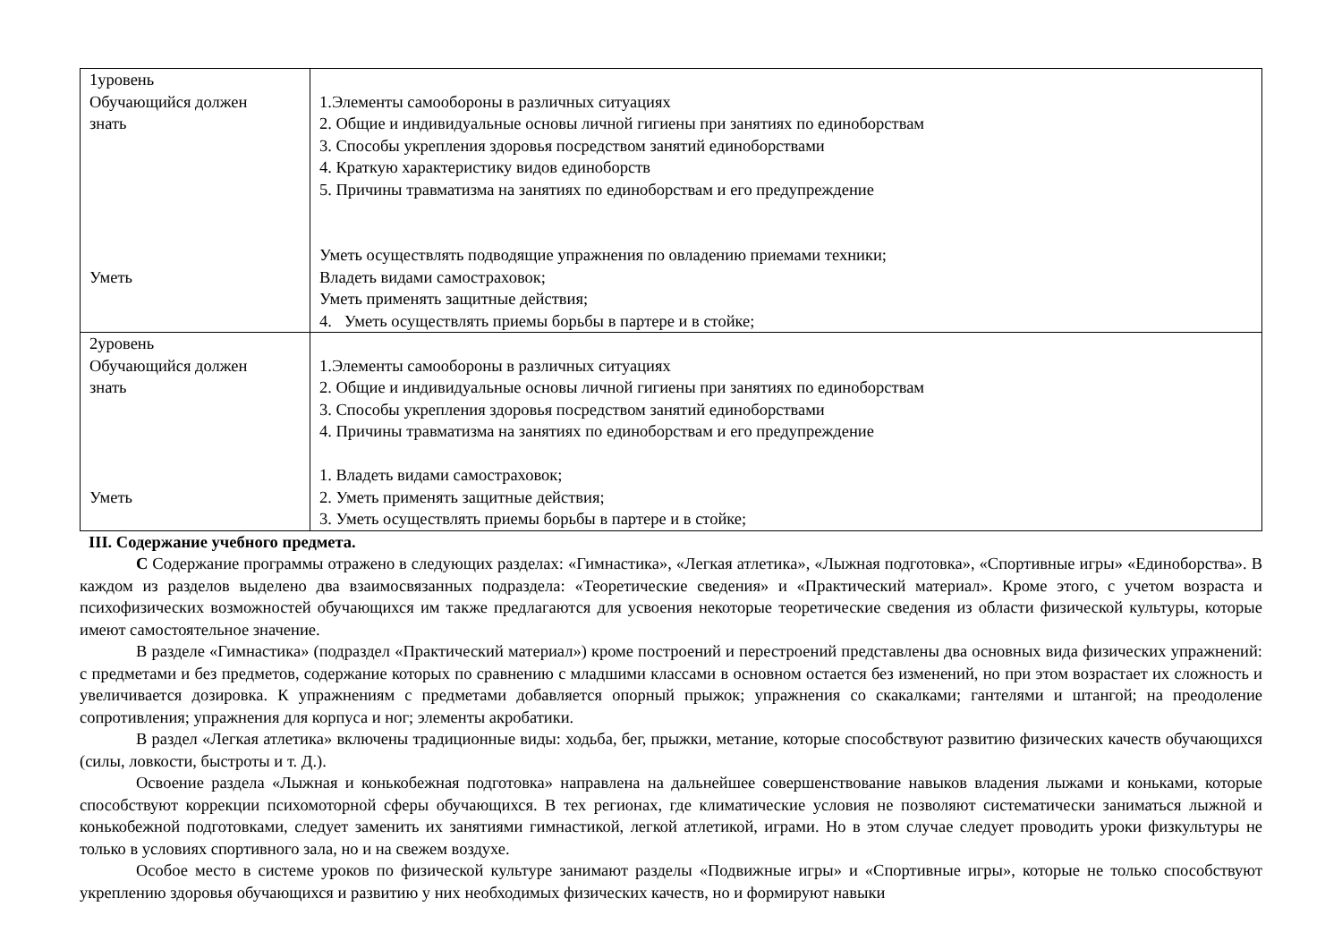| 1уровень Обучающийся должен знать Уметь | 1.Элементы самообороны в различных ситуациях 2. Общие и индивидуальные основы личной гигиены при занятиях по единоборствам 3. Способы укрепления здоровья посредством занятий единоборствами 4. Краткую характеристику видов единоборств 5. Причины травматизма на занятиях по единоборствам и его предупреждение Уметь осуществлять подводящие упражнения по овладению приемами техники; Владеть видами самостраховок; Уметь применять защитные действия; 4. Уметь осуществлять приемы борьбы в партере и в стойке; |
| 2уровень Обучающийся должен знать Уметь | 1.Элементы самообороны в различных ситуациях 2. Общие и индивидуальные основы личной гигиены при занятиях по единоборствам 3. Способы укрепления здоровья посредством занятий единоборствами 4. Причины травматизма на занятиях по единоборствам и его предупреждение 1. Владеть видами самостраховок; 2. Уметь применять защитные действия; 3. Уметь осуществлять приемы борьбы в партере и в стойке; |
III. Содержание учебного предмета.
С Содержание программы отражено в следующих разделах: «Гимнастика», «Легкая атлетика», «Лыжная подготовка», «Спортивные игры» «Единоборства». В каждом из разделов выделено два взаимосвязанных подраздела: «Теоретические сведения» и «Практический материал». Кроме этого, с учетом возраста и психофизических возможностей обучающихся им также предлагаются для усвоения некоторые теоретические сведения из области физической культуры, которые имеют самостоятельное значение.
В разделе «Гимнастика» (подраздел «Практический материал») кроме построений и перестроений представлены два основных вида физических упражнений: с предметами и без предметов, содержание которых по сравнению с младшими классами в основном остается без изменений, но при этом возрастает их сложность и увеличивается дозировка. К упражнениям с предметами добавляется опорный прыжок; упражнения со скакалками; гантелями и штангой; на преодоление сопротивления; упражнения для корпуса и ног; элементы акробатики.
В раздел «Легкая атлетика» включены традиционные виды: ходьба, бег, прыжки, метание, которые способствуют развитию физических качеств обучающихся (силы, ловкости, быстроты и т. Д.).
Освоение раздела «Лыжная и конькобежная подготовка» направлена на дальнейшее совершенствование навыков владения лыжами и коньками, которые способствуют коррекции психомоторной сферы обучающихся. В тех регионах, где климатические условия не позволяют систематически заниматься лыжной и конькобежной подготовками, следует заменить их занятиями гимнастикой, легкой атлетикой, играми. Но в этом случае следует проводить уроки физкультуры не только в условиях спортивного зала, но и на свежем воздухе.
Особое место в системе уроков по физической культуре занимают разделы «Подвижные игры» и «Спортивные игры», которые не только способствуют укреплению здоровья обучающихся и развитию у них необходимых физических качеств, но и формируют навыки